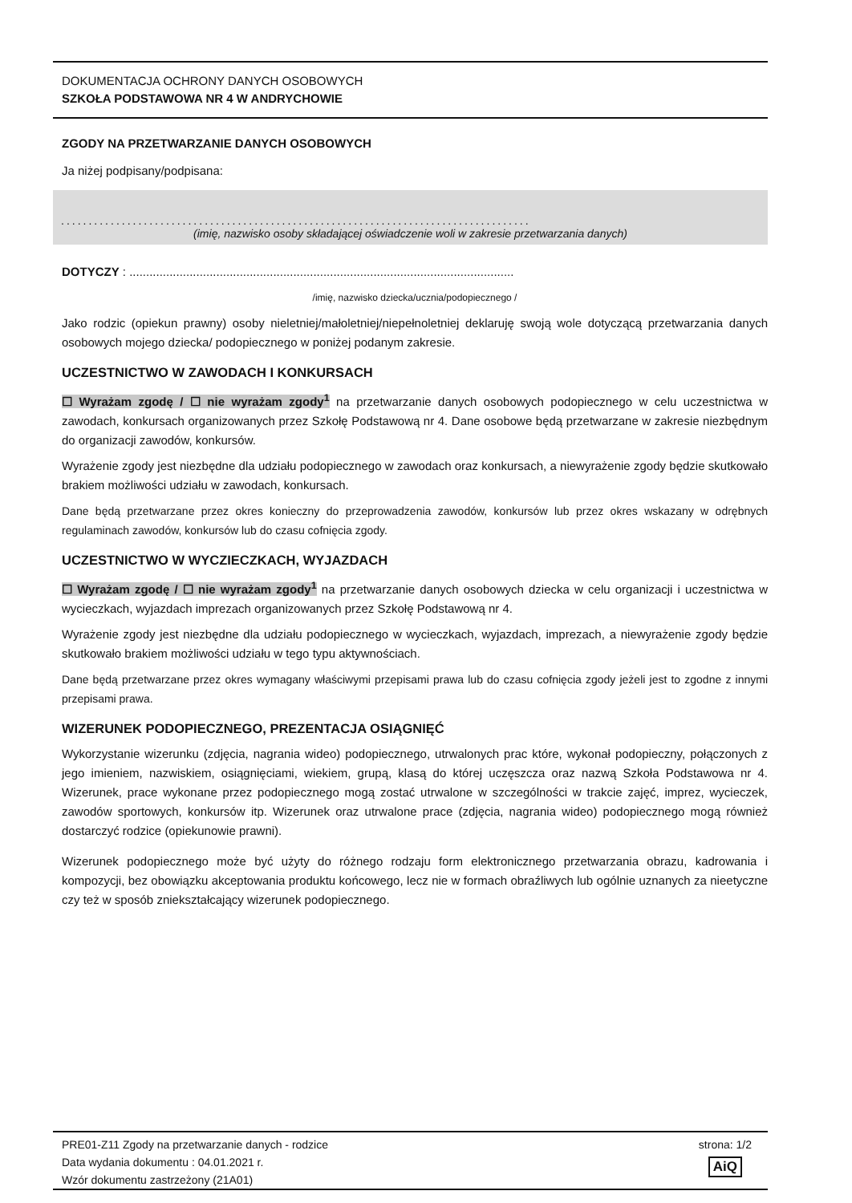DOKUMENTACJA OCHRONY DANYCH OSOBOWYCH
SZKOŁA PODSTAWOWA NR 4 W ANDRYCHOWIE
ZGODY NA PRZETWARZANIE DANYCH OSOBOWYCH
Ja niżej podpisany/podpisana:
.....................................................................................
(imię, nazwisko osoby składającej oświadczenie woli w zakresie przetwarzania danych)
DOTYCZY : ...................................................................................................................
/imię, nazwisko dziecka/ucznia/podopiecznego /
Jako rodzic (opiekun prawny) osoby nieletniej/małoletniej/niepełnoletniej deklaruję swoją wole dotyczącą przetwarzania danych osobowych mojego dziecka/ podopiecznego w poniżej podanym zakresie.
UCZESTNICTWO W ZAWODACH I KONKURSACH
☐ Wyrażam zgodę / ☐ nie wyrażam zgody<sup>1</sup> na przetwarzanie danych osobowych podopiecznego w celu uczestnictwa w zawodach, konkursach organizowanych przez Szkołę Podstawową nr 4. Dane osobowe będą przetwarzane w zakresie niezbędnym do organizacji zawodów, konkursów.
Wyrażenie zgody jest niezbędne dla udziału podopiecznego w zawodach oraz konkursach, a niewyrażenie zgody będzie skutkowało brakiem możliwości udziału w zawodach, konkursach.
Dane będą przetwarzane przez okres konieczny do przeprowadzenia zawodów, konkursów lub przez okres wskazany w odrębnych regulaminach zawodów, konkursów lub do czasu cofnięcia zgody.
UCZESTNICTWO W WYCZIECZKACH, WYJAZDACH
☐ Wyrażam zgodę / ☐ nie wyrażam zgody<sup>1</sup> na przetwarzanie danych osobowych dziecka w celu organizacji i uczestnictwa w wycieczkach, wyjazdach imprezach organizowanych przez Szkołę Podstawową nr 4.
Wyrażenie zgody jest niezbędne dla udziału podopiecznego w wycieczkach, wyjazdach, imprezach, a niewyrażenie zgody będzie skutkowało brakiem możliwości udziału w tego typu aktywnościach.
Dane będą przetwarzane przez okres wymagany właściwymi przepisami prawa lub do czasu cofnięcia zgody jeżeli jest to zgodne z innymi przepisami prawa.
WIZERUNEK PODOPIECZNEGO, PREZENTACJA OSIĄGNIĘĆ
Wykorzystanie wizerunku (zdjęcia, nagrania wideo) podopiecznego, utrwalonych prac które, wykonał podopieczny, połączonych z jego imieniem, nazwiskiem, osiągnięciami, wiekiem, grupą, klasą do której uczęszcza oraz nazwą Szkoła Podstawowa nr 4. Wizerunek, prace wykonane przez podopiecznego mogą zostać utrwalone w szczególności w trakcie zajęć, imprez, wycieczek, zawodów sportowych, konkursów itp. Wizerunek oraz utrwalone prace (zdjęcia, nagrania wideo) podopiecznego mogą również dostarczyć rodzice (opiekunowie prawni).
Wizerunek podopiecznego może być użyty do różnego rodzaju form elektronicznego przetwarzania obrazu, kadrowania i kompozycji, bez obowiązku akceptowania produktu końcowego, lecz nie w formach obraźliwych lub ogólnie uznanych za nieetyczne czy też w sposób zniekształcający wizerunek podopiecznego.
PRE01-Z11 Zgody na przetwarzanie danych - rodzice
Data wydania dokumentu : 04.01.2021 r.
Wzór dokumentu zastrzeżony (21A01)
strona: 1/2
AiQ